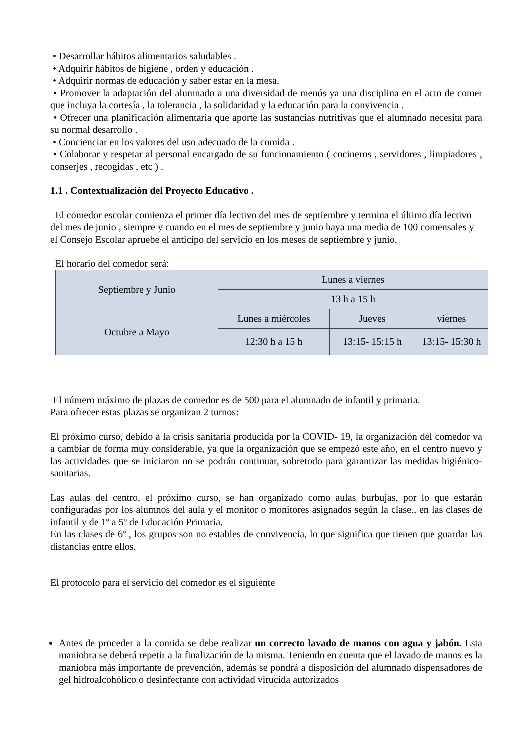• Desarrollar hábitos alimentarios saludables .
• Adquirir hábitos de higiene , orden y educación .
• Adquirir normas de educación y saber estar en la mesa.
• Promover la adaptación del alumnado a una diversidad de menús ya una disciplina en el acto de comer que incluya la cortesía , la tolerancia , la solidaridad y la educación para la convivencia .
• Ofrecer una planificación alimentaria que aporte las sustancias nutritivas que el alumnado necesita para su normal desarrollo .
• Concienciar en los valores del uso adecuado de la comida .
• Colaborar y respetar al personal encargado de su funcionamiento ( cocineros , servidores , limpiadores , conserjes , recogidas , etc ) .
1.1 . Contextualización del Proyecto Educativo .
El comedor escolar comienza el primer día lectivo del mes de septiembre y termina el último día lectivo del mes de junio , siempre y cuando en el mes de septiembre y junio haya una media de 100 comensales y el Consejo Escolar apruebe el anticipo del servicio en los meses de septiembre y junio.
El horario del comedor será:
| Septiembre y Junio | Lunes a viernes | | |
| | 13 h a 15 h | | |
| Octubre a Mayo | Lunes a miércoles | Jueves | viernes |
| | 12:30 h a 15 h | 13:15- 15:15 h | 13:15- 15:30 h |
El número máximo de plazas de comedor es de 500 para el alumnado de infantil y primaria.
Para ofrecer estas plazas se organizan 2 turnos:
El próximo curso, debido a la crisis sanitaria producida por la COVID- 19, la organización del comedor va a cambiar de forma muy considerable, ya que la organización que se empezó este año, en el centro nuevo y las actividades que se iniciaron no se podrán continuar, sobretodo para garantizar las medidas higiénico- sanitarias.
Las aulas del centro, el próximo curso, se han organizado como aulas burbujas, por lo que estarán configuradas por los alumnos del aula y el monitor o monitores asignados según la clase., en las clases de infantil y de 1º a 5º de Educación Primaria.
En las clases de 6º , los grupos son no estables de convivencia, lo que significa que tienen que guardar las distancias entre ellos.
El protocolo para el servicio del comedor es el siguiente
Antes de proceder a la comida se debe realizar un correcto lavado de manos con agua y jabón. Esta maniobra se deberá repetir a la finalización de la misma. Teniendo en cuenta que el lavado de manos es la maniobra más importante de prevención, además se pondrá a disposición del alumnado dispensadores de gel hidroalcohólico o desinfectante con actividad virucida autorizados